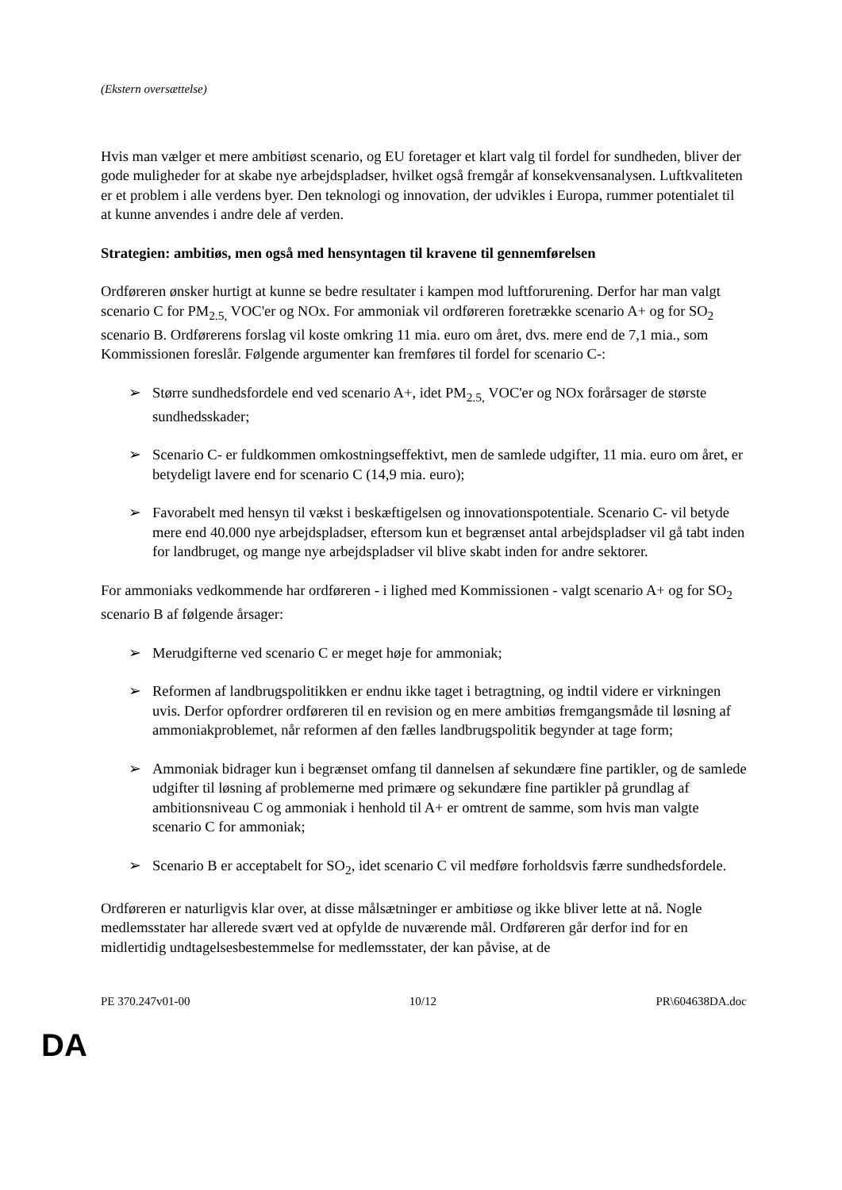(Ekstern oversættelse)
Hvis man vælger et mere ambitiøst scenario, og EU foretager et klart valg til fordel for sundheden, bliver der gode muligheder for at skabe nye arbejdspladser, hvilket også fremgår af konsekvensanalysen. Luftkvaliteten er et problem i alle verdens byer. Den teknologi og innovation, der udvikles i Europa, rummer potentialet til at kunne anvendes i andre dele af verden.
Strategien: ambitiøs, men også med hensyntagen til kravene til gennemførelsen
Ordføreren ønsker hurtigt at kunne se bedre resultater i kampen mod luftforurening. Derfor har man valgt scenario C for PM<sub>2.5,</sub> VOC'er og NOx. For ammoniak vil ordføreren foretrække scenario A+ og for SO<sub>2</sub> scenario B. Ordførerens forslag vil koste omkring 11 mia. euro om året, dvs. mere end de 7,1 mia., som Kommissionen foreslår. Følgende argumenter kan fremføres til fordel for scenario C-:
➢ Større sundhedsfordele end ved scenario A+, idet PM<sub>2.5,</sub> VOC'er og NOx forårsager de største sundhedsskader;
➢ Scenario C- er fuldkommen omkostningseffektivt, men de samlede udgifter, 11 mia. euro om året, er betydeligt lavere end for scenario C (14,9 mia. euro);
➢ Favorabelt med hensyn til vækst i beskæftigelsen og innovationspotentiale. Scenario C- vil betyde mere end 40.000 nye arbejdspladser, eftersom kun et begrænset antal arbejdspladser vil gå tabt inden for landbruget, og mange nye arbejdspladser vil blive skabt inden for andre sektorer.
For ammoniaks vedkommende har ordføreren - i lighed med Kommissionen - valgt scenario A+ og for SO<sub>2</sub> scenario B af følgende årsager:
➢ Merudgifterne ved scenario C er meget høje for ammoniak;
➢ Reformen af landbrugspolitikken er endnu ikke taget i betragtning, og indtil videre er virkningen uvis. Derfor opfordrer ordføreren til en revision og en mere ambitiøs fremgangsmåde til løsning af ammoniakproblemet, når reformen af den fælles landbrugspolitik begynder at tage form;
➢ Ammoniak bidrager kun i begrænset omfang til dannelsen af sekundære fine partikler, og de samlede udgifter til løsning af problemerne med primære og sekundære fine partikler på grundlag af ambitionsniveau C og ammoniak i henhold til A+ er omtrent de samme, som hvis man valgte scenario C for ammoniak;
➢ Scenario B er acceptabelt for SO<sub>2</sub>, idet scenario C vil medføre forholdsvis færre sundhedsfordele.
Ordføreren er naturligvis klar over, at disse målsætninger er ambitiøse og ikke bliver lette at nå. Nogle medlemsstater har allerede svært ved at opfylde de nuværende mål. Ordføreren går derfor ind for en midlertidig undtagelsesbestemmelse for medlemsstater, der kan påvise, at de
PE 370.247v01-00 10/12 PR\604638DA.doc
DA